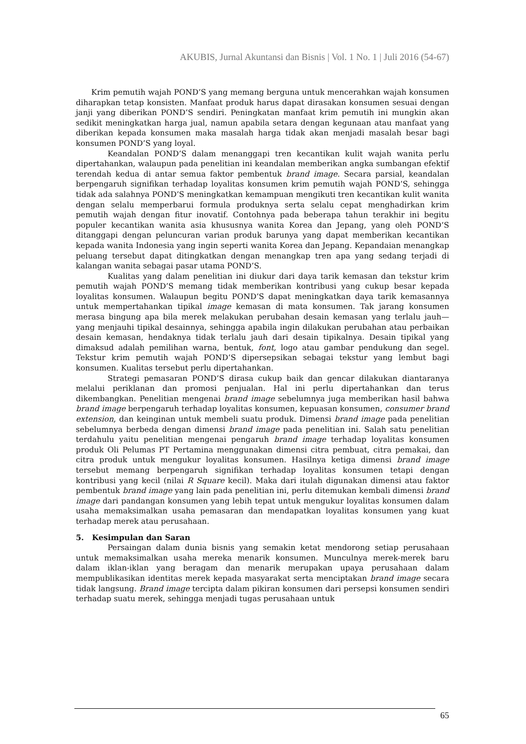AKUBIS, Jurnal Akuntansi dan Bisnis | Vol. 1 No. 1 | Juli 2016 (54-67)
Krim pemutih wajah POND’S yang memang berguna untuk mencerahkan wajah konsumen diharapkan tetap konsisten. Manfaat produk harus dapat dirasakan konsumen sesuai dengan janji yang diberikan POND’S sendiri. Peningkatan manfaat krim pemutih ini mungkin akan sedikit meningkatkan harga jual, namun apabila setara dengan kegunaan atau manfaat yang diberikan kepada konsumen maka masalah harga tidak akan menjadi masalah besar bagi konsumen POND’S yang loyal.
Keandalan POND’S dalam menanggapi tren kecantikan kulit wajah wanita perlu dipertahankan, walaupun pada penelitian ini keandalan memberikan angka sumbangan efektif terendah kedua di antar semua faktor pembentuk brand image. Secara parsial, keandalan berpengaruh signifikan terhadap loyalitas konsumen krim pemutih wajah POND’S, sehingga tidak ada salahnya POND’S meningkatkan kemampuan mengikuti tren kecantikan kulit wanita dengan selalu memperbarui formula produknya serta selalu cepat menghadirkan krim pemutih wajah dengan fitur inovatif. Contohnya pada beberapa tahun terakhir ini begitu populer kecantikan wanita asia khususnya wanita Korea dan Jepang, yang oleh POND’S ditanggapi dengan peluncuran varian produk barunya yang dapat memberikan kecantikan kepada wanita Indonesia yang ingin seperti wanita Korea dan Jepang. Kepandaian menangkap peluang tersebut dapat ditingkatkan dengan menangkap tren apa yang sedang terjadi di kalangan wanita sebagai pasar utama POND’S.
Kualitas yang dalam penelitian ini diukur dari daya tarik kemasan dan tekstur krim pemutih wajah POND’S memang tidak memberikan kontribusi yang cukup besar kepada loyalitas konsumen. Walaupun begitu POND’S dapat meningkatkan daya tarik kemasannya untuk mempertahankan tipikal image kemasan di mata konsumen. Tak jarang konsumen merasa bingung apa bila merek melakukan perubahan desain kemasan yang terlalu jauh—yang menjauhi tipikal desainnya, sehingga apabila ingin dilakukan perubahan atau perbaikan desain kemasan, hendaknya tidak terlalu jauh dari desain tipikalnya. Desain tipikal yang dimaksud adalah pemilihan warna, bentuk, font, logo atau gambar pendukung dan segel. Tekstur krim pemutih wajah POND’S dipersepsikan sebagai tekstur yang lembut bagi konsumen. Kualitas tersebut perlu dipertahankan.
Strategi pemasaran POND’S dirasa cukup baik dan gencar dilakukan diantaranya melalui periklanan dan promosi penjualan. Hal ini perlu dipertahankan dan terus dikembangkan. Penelitian mengenai brand image sebelumnya juga memberikan hasil bahwa brand image berpengaruh terhadap loyalitas konsumen, kepuasan konsumen, consumer brand extension, dan keinginan untuk membeli suatu produk. Dimensi brand image pada penelitian sebelumnya berbeda dengan dimensi brand image pada penelitian ini. Salah satu penelitian terdahulu yaitu penelitian mengenai pengaruh brand image terhadap loyalitas konsumen produk Oli Pelumas PT Pertamina menggunakan dimensi citra pembuat, citra pemakai, dan citra produk untuk mengukur loyalitas konsumen. Hasilnya ketiga dimensi brand image tersebut memang berpengaruh signifikan terhadap loyalitas konsumen tetapi dengan kontribusi yang kecil (nilai R Square kecil). Maka dari itulah digunakan dimensi atau faktor pembentuk brand image yang lain pada penelitian ini, perlu ditemukan kembali dimensi brand image dari pandangan konsumen yang lebih tepat untuk mengukur loyalitas konsumen dalam usaha memaksimalkan usaha pemasaran dan mendapatkan loyalitas konsumen yang kuat terhadap merek atau perusahaan.
5. Kesimpulan dan Saran
Persaingan dalam dunia bisnis yang semakin ketat mendorong setiap perusahaan untuk memaksimalkan usaha mereka menarik konsumen. Munculnya merek-merek baru dalam iklan-iklan yang beragam dan menarik merupakan upaya perusahaan dalam mempublikasikan identitas merek kepada masyarakat serta menciptakan brand image secara tidak langsung. Brand image tercipta dalam pikiran konsumen dari persepsi konsumen sendiri terhadap suatu merek, sehingga menjadi tugas perusahaan untuk
65